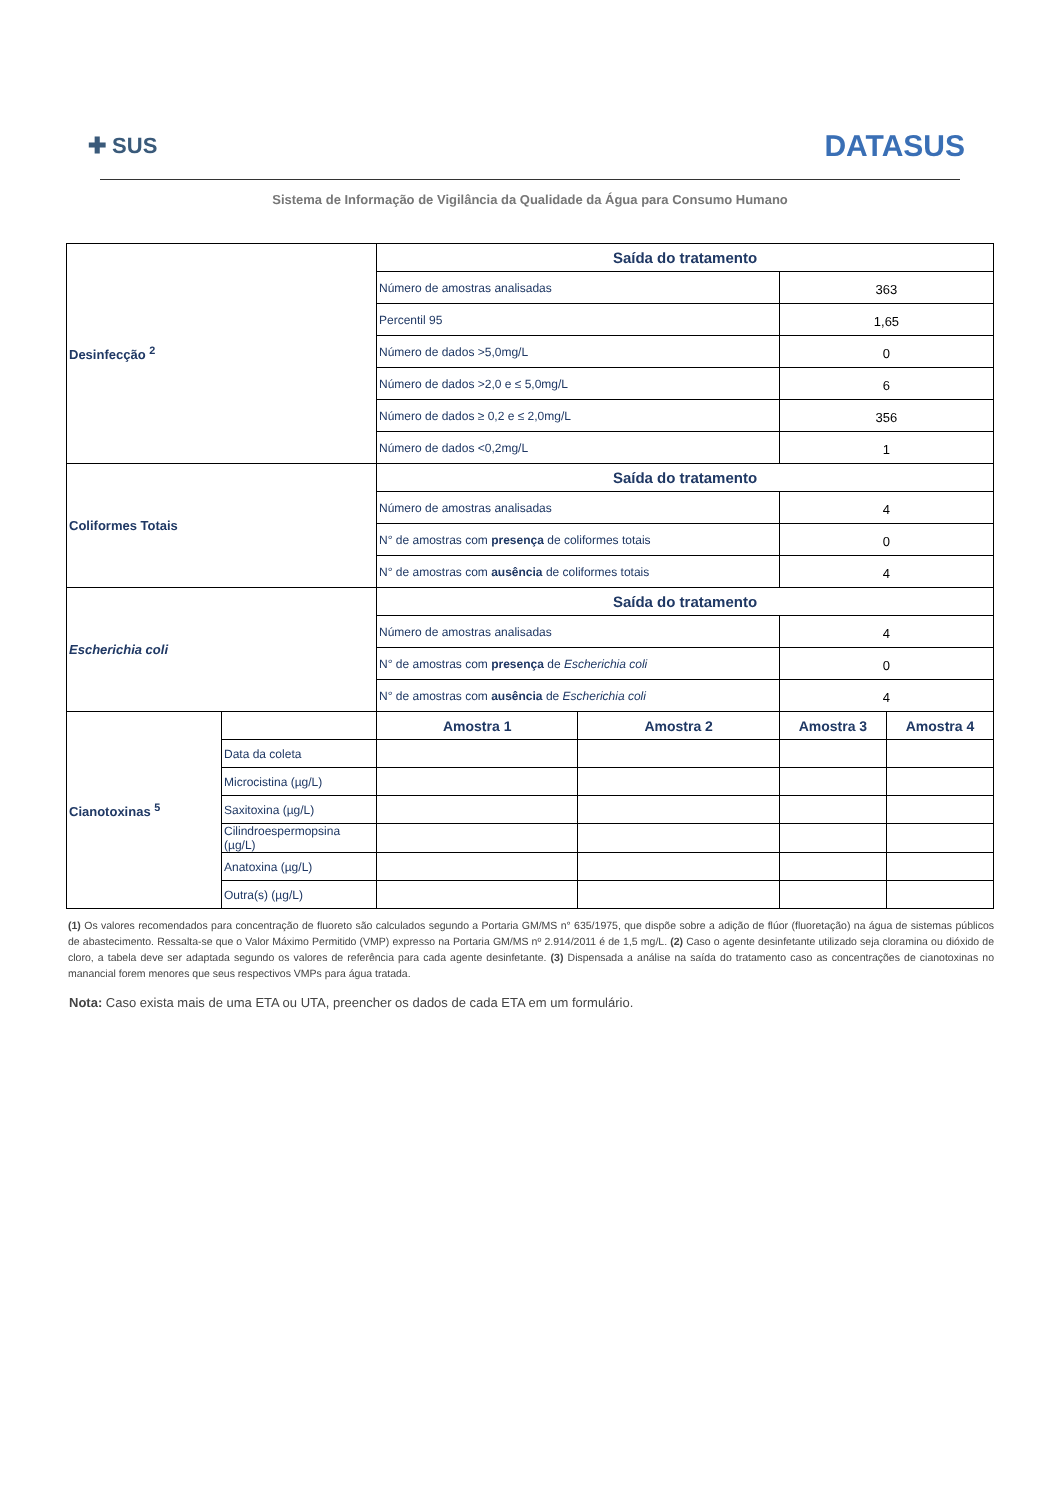✚ SUS
DATASUS
Sistema de Informação de Vigilância da Qualidade da Água para Consumo Humano
| Desinfecção <sup>2</sup> | | Saída do tratamento | | | |
| | | Número de amostras analisadas | | 363 | |
| | | Percentil 95 | | 1,65 | |
| | | Número de dados >5,0mg/L | | 0 | |
| | | Número de dados >2,0 e ≤ 5,0mg/L | | 6 | |
| | | Número de dados ≥ 0,2 e ≤ 2,0mg/L | | 356 | |
| | | Número de dados <0,2mg/L | | 1 | |
| Coliformes Totais | | Saída do tratamento | | | |
| | | Número de amostras analisadas | | 4 | |
| | | N° de amostras com presença de coliformes totais | | 0 | |
| | | N° de amostras com ausência de coliformes totais | | 4 | |
| Escherichia coli | | Saída do tratamento | | | |
| | | Número de amostras analisadas | | 4 | |
| | | N° de amostras com presença de Escherichia coli | | 0 | |
| | | N° de amostras com ausência de Escherichia coli | | 4 | |
| Cianotoxinas <sup>5</sup> | | Amostra 1 | Amostra 2 | Amostra 3 | Amostra 4 |
| | Data da coleta | | | | |
| | Microcistina (µg/L) | | | | |
| | Saxitoxina (µg/L) | | | | |
| | Cilindroespermopsina (µg/L) | | | | |
| | Anatoxina (µg/L) | | | | |
| | Outra(s) (µg/L) | | | | |
(1) Os valores recomendados para concentração de fluoreto são calculados segundo a Portaria GM/MS n° 635/1975, que dispõe sobre a adição de flúor (fluoretação) na água de sistemas públicos de abastecimento. Ressalta-se que o Valor Máximo Permitido (VMP) expresso na Portaria GM/MS nº 2.914/2011 é de 1,5 mg/L. (2) Caso o agente desinfetante utilizado seja cloramina ou dióxido de cloro, a tabela deve ser adaptada segundo os valores de referência para cada agente desinfetante. (3) Dispensada a análise na saída do tratamento caso as concentrações de cianotoxinas no manancial forem menores que seus respectivos VMPs para água tratada.
Nota: Caso exista mais de uma ETA ou UTA, preencher os dados de cada ETA em um formulário.